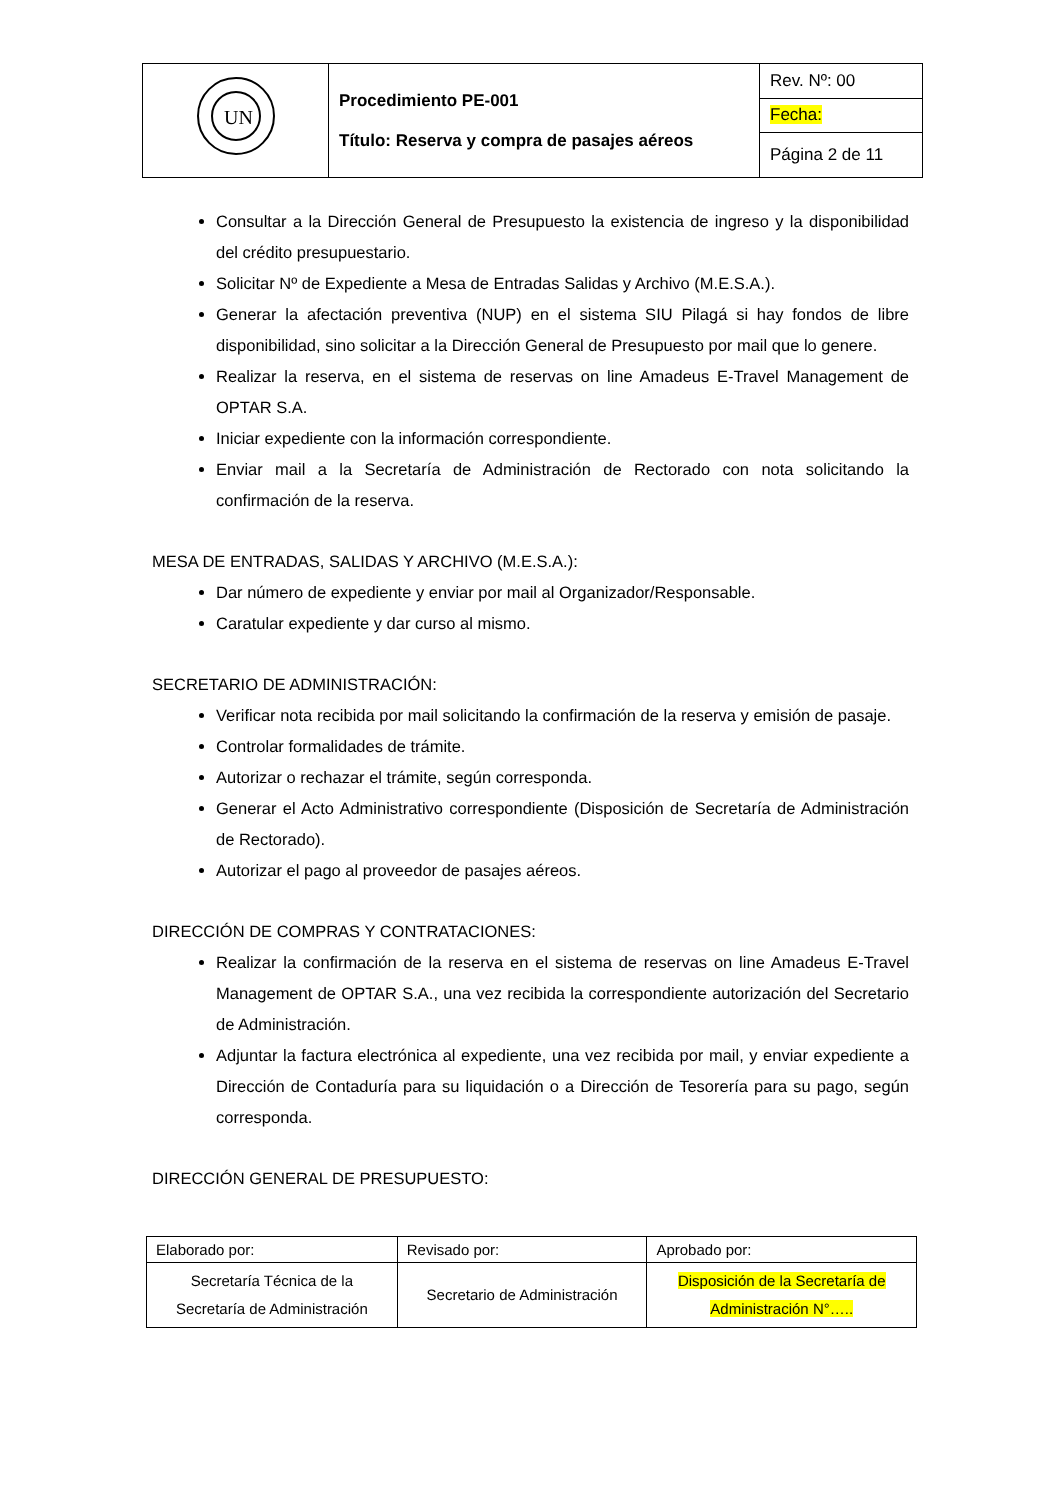| UN | Procedimiento PE-001 Título: Reserva y compra de pasajes aéreos | Rev. Nº: 00 |
| | | Fecha: |
| | | Página 2 de 11 |
Consultar a la Dirección General de Presupuesto la existencia de ingreso y la disponibilidad del crédito presupuestario.
Solicitar Nº de Expediente a Mesa de Entradas Salidas y Archivo (M.E.S.A.).
Generar la afectación preventiva (NUP) en el sistema SIU Pilagá si hay fondos de libre disponibilidad, sino solicitar a la Dirección General de Presupuesto por mail que lo genere.
Realizar la reserva, en el sistema de reservas on line Amadeus E-Travel Management de OPTAR S.A.
Iniciar expediente con la información correspondiente.
Enviar mail a la Secretaría de Administración de Rectorado con nota solicitando la confirmación de la reserva.
MESA DE ENTRADAS, SALIDAS Y ARCHIVO (M.E.S.A.):
Dar número de expediente y enviar por mail al Organizador/Responsable.
Caratular expediente y dar curso al mismo.
SECRETARIO DE ADMINISTRACIÓN:
Verificar nota recibida por mail solicitando la confirmación de la reserva y emisión de pasaje.
Controlar formalidades de trámite.
Autorizar o rechazar el trámite, según corresponda.
Generar el Acto Administrativo correspondiente (Disposición de Secretaría de Administración de Rectorado).
Autorizar el pago al proveedor de pasajes aéreos.
DIRECCIÓN DE COMPRAS Y CONTRATACIONES:
Realizar la confirmación de la reserva en el sistema de reservas on line Amadeus E-Travel Management de OPTAR S.A., una vez recibida la correspondiente autorización del Secretario de Administración.
Adjuntar la factura electrónica al expediente, una vez recibida por mail, y enviar expediente a Dirección de Contaduría para su liquidación o a Dirección de Tesorería para su pago, según corresponda.
DIRECCIÓN GENERAL DE PRESUPUESTO:
| Elaborado por: | Revisado por: | Aprobado por: |
| Secretaría Técnica de la Secretaría de Administración | Secretario de Administración | Disposición de la Secretaría de Administración N°….. |